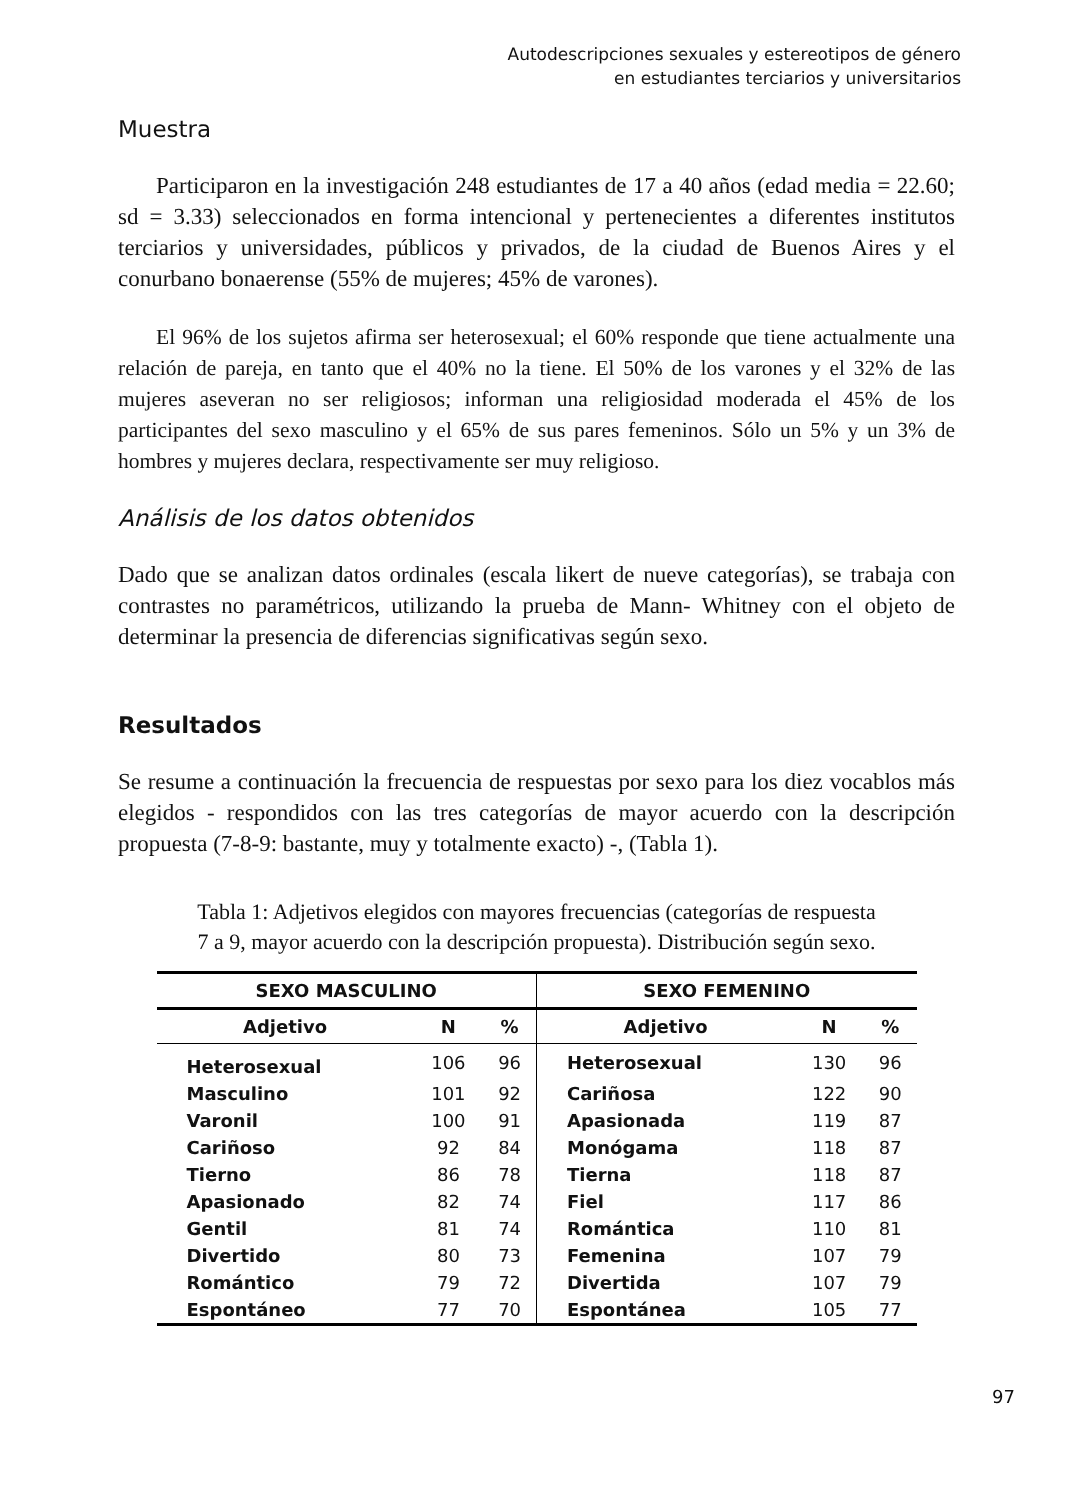Autodescripciones sexuales y estereotipos de género
en estudiantes terciarios y universitarios
Muestra
Participaron en la investigación 248 estudiantes de 17 a 40 años (edad media = 22.60; sd = 3.33) seleccionados en forma intencional y pertenecientes a diferentes institutos terciarios y universidades, públicos y privados, de la ciudad de Buenos Aires y el conurbano bonaerense (55% de mujeres; 45% de varones).
El 96% de los sujetos afirma ser heterosexual; el 60% responde que tiene actualmente una relación de pareja, en tanto que el 40% no la tiene. El 50% de los varones y el 32% de las mujeres aseveran no ser religiosos; informan una religiosidad moderada el 45% de los participantes del sexo masculino y el 65% de sus pares femeninos. Sólo un 5% y un 3% de hombres y mujeres declara, respectivamente ser muy religioso.
Análisis de los datos obtenidos
Dado que se analizan datos ordinales (escala likert de nueve categorías), se trabaja con contrastes no paramétricos, utilizando la prueba de Mann- Whitney con el objeto de determinar la presencia de diferencias significativas según sexo.
Resultados
Se resume a continuación la frecuencia de respuestas por sexo para los diez vocablos más elegidos - respondidos con las tres categorías de mayor acuerdo con la descripción propuesta (7-8-9: bastante, muy y totalmente exacto) -, (Tabla 1).
Tabla 1: Adjetivos elegidos con mayores frecuencias (categorías de respuesta
7 a 9, mayor acuerdo con la descripción propuesta). Distribución según sexo.
| SEXO MASCULINO | | | SEXO FEMENINO | | |
| --- | --- | --- | --- | --- | --- |
| Adjetivo | N | % | Adjetivo | N | % |
| Heterosexual | 106 | 96 | Heterosexual | 130 | 96 |
| Masculino | 101 | 92 | Cariñosa | 122 | 90 |
| Varonil | 100 | 91 | Apasionada | 119 | 87 |
| Cariñoso | 92 | 84 | Monógama | 118 | 87 |
| Tierno | 86 | 78 | Tierna | 118 | 87 |
| Apasionado | 82 | 74 | Fiel | 117 | 86 |
| Gentil | 81 | 74 | Romántica | 110 | 81 |
| Divertido | 80 | 73 | Femenina | 107 | 79 |
| Romántico | 79 | 72 | Divertida | 107 | 79 |
| Espontáneo | 77 | 70 | Espontánea | 105 | 77 |
97